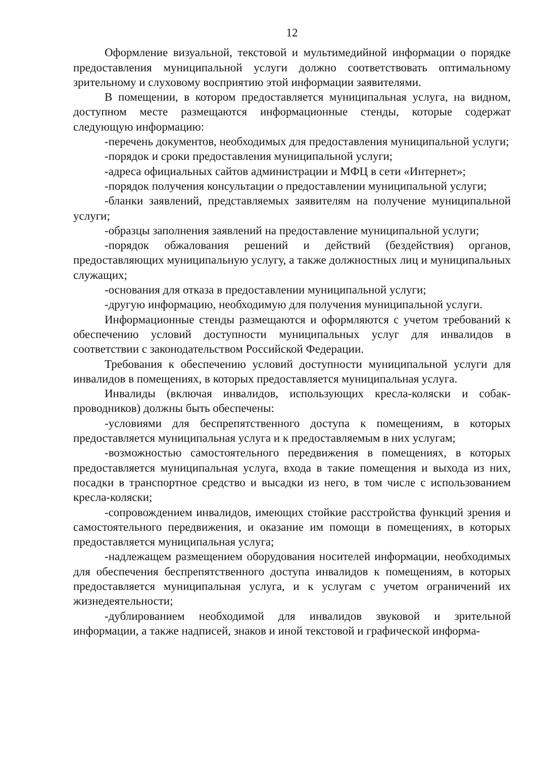12
Оформление визуальной, текстовой и мультимедийной информации о порядке предоставления муниципальной услуги должно соответствовать оптимальному зрительному и слуховому восприятию этой информации заявителями.
В помещении, в котором предоставляется муниципальная услуга, на видном, доступном месте размещаются информационные стенды, которые содержат следующую информацию:
-перечень документов, необходимых для предоставления муниципальной услуги;
-порядок и сроки предоставления муниципальной услуги;
-адреса официальных сайтов администрации и МФЦ в сети «Интернет»;
-порядок получения консультации о предоставлении муниципальной услуги;
-бланки заявлений, представляемых заявителям на получение муниципальной услуги;
-образцы заполнения заявлений на предоставление муниципальной услуги;
-порядок обжалования решений и действий (бездействия) органов, предоставляющих муниципальную услугу, а также должностных лиц и муниципальных служащих;
-основания для отказа в предоставлении муниципальной услуги;
-другую информацию, необходимую для получения муниципальной услуги.
Информационные стенды размещаются и оформляются с учетом требований к обеспечению условий доступности муниципальных услуг для инвалидов в соответствии с законодательством Российской Федерации.
Требования к обеспечению условий доступности муниципальной услуги для инвалидов в помещениях, в которых предоставляется муниципальная услуга.
Инвалиды (включая инвалидов, использующих кресла-коляски и собак-проводников) должны быть обеспечены:
-условиями для беспрепятственного доступа к помещениям, в которых предоставляется муниципальная услуга и к предоставляемым в них услугам;
-возможностью самостоятельного передвижения в помещениях, в которых предоставляется муниципальная услуга, входа в такие помещения и выхода из них, посадки в транспортное средство и высадки из него, в том числе с использованием кресла-коляски;
-сопровождением инвалидов, имеющих стойкие расстройства функций зрения и самостоятельного передвижения, и оказание им помощи в помещениях, в которых предоставляется муниципальная услуга;
-надлежащем размещением оборудования носителей информации, необходимых для обеспечения беспрепятственного доступа инвалидов к помещениям, в которых предоставляется муниципальная услуга, и к услугам с учетом ограничений их жизнедеятельности;
-дублированием необходимой для инвалидов звуковой и зрительной информации, а также надписей, знаков и иной текстовой и графической информа-